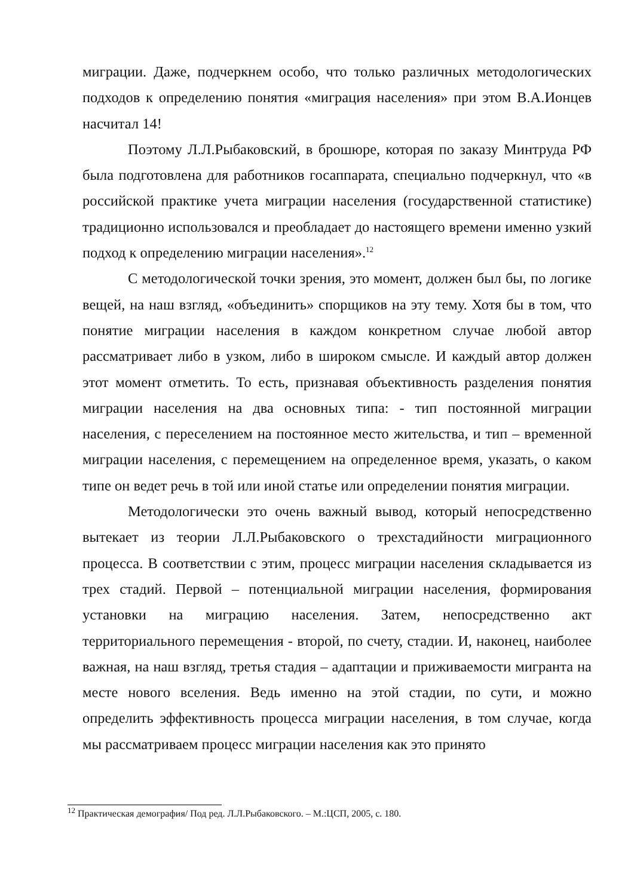миграции. Даже, подчеркнем особо, что только различных методологических подходов к определению понятия «миграция населения» при этом В.А.Ионцев насчитал 14!
Поэтому Л.Л.Рыбаковский, в брошюре, которая по заказу Минтруда РФ была подготовлена для работников госаппарата, специально подчеркнул, что «в российской практике учета миграции населения (государственной статистике) традиционно использовался и преобладает до настоящего времени именно узкий подход к определению миграции населения».<sup>12</sup>
С методологической точки зрения, это момент, должен был бы, по логике вещей, на наш взгляд, «объединить» спорщиков на эту тему. Хотя бы в том, что понятие миграции населения в каждом конкретном случае любой автор рассматривает либо в узком, либо в широком смысле. И каждый автор должен этот момент отметить. То есть, признавая объективность разделения понятия миграции населения на два основных типа: - тип постоянной миграции населения, с переселением на постоянное место жительства, и тип – временной миграции населения, с перемещением на определенное время, указать, о каком типе он ведет речь в той или иной статье или определении понятия миграции.
Методологически это очень важный вывод, который непосредственно вытекает из теории Л.Л.Рыбаковского о трехстадийности миграционного процесса. В соответствии с этим, процесс миграции населения складывается из трех стадий. Первой – потенциальной миграции населения, формирования установки на миграцию населения. Затем, непосредственно акт территориального перемещения - второй, по счету, стадии. И, наконец, наиболее важная, на наш взгляд, третья стадия – адаптации и приживаемости мигранта на месте нового вселения. Ведь именно на этой стадии, по сути, и можно определить эффективность процесса миграции населения, в том случае, когда мы рассматриваем процесс миграции населения как это принято
<sup>12</sup> Практическая демография/ Под ред. Л.Л.Рыбаковского. – М.:ЦСП, 2005, с. 180.